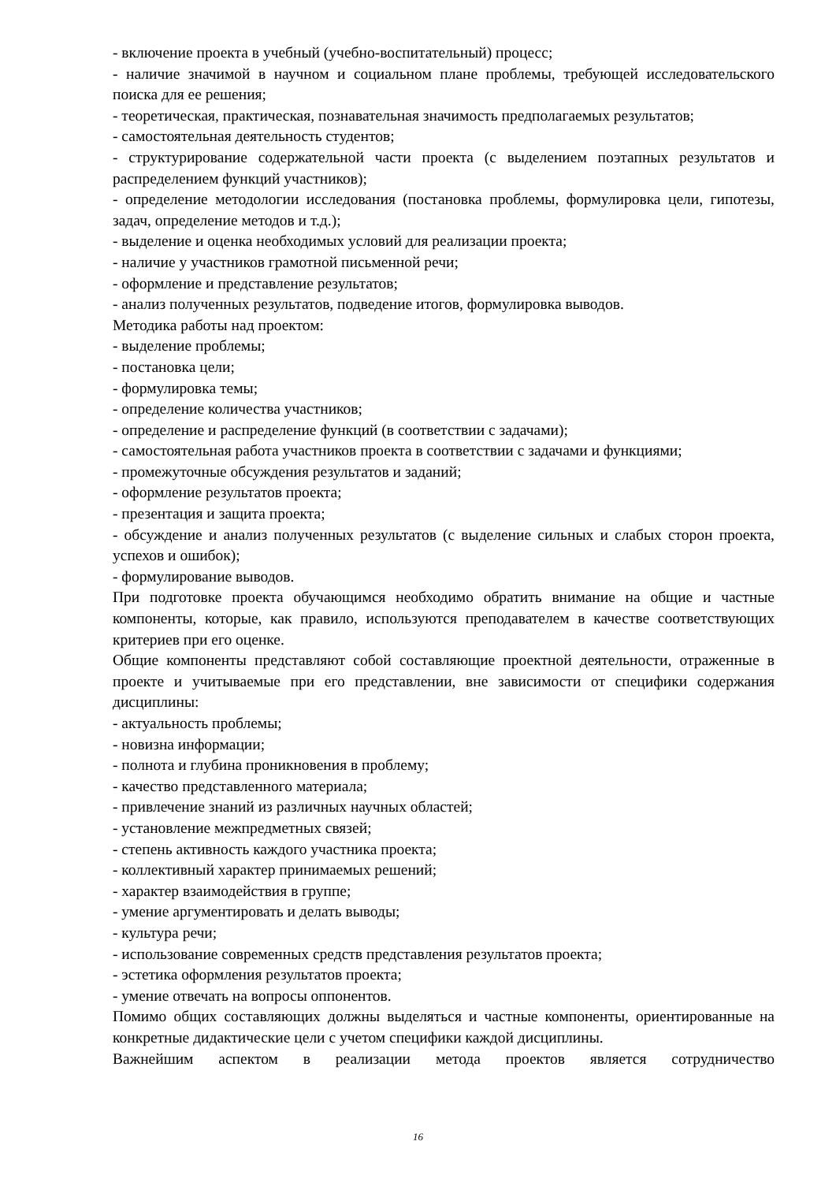- включение проекта в учебный (учебно-воспитательный) процесс;
- наличие значимой в научном и социальном плане проблемы, требующей исследовательского поиска для ее решения;
- теоретическая, практическая, познавательная значимость предполагаемых результатов;
- самостоятельная деятельность студентов;
- структурирование содержательной части проекта (с выделением поэтапных результатов и распределением функций участников);
- определение методологии исследования (постановка проблемы, формулировка цели, гипотезы, задач, определение методов и т.д.);
- выделение и оценка необходимых условий для реализации проекта;
- наличие у участников грамотной письменной речи;
- оформление и представление результатов;
- анализ полученных результатов, подведение итогов, формулировка выводов.
Методика работы над проектом:
- выделение проблемы;
- постановка цели;
- формулировка темы;
- определение количества участников;
- определение и распределение функций (в соответствии с задачами);
- самостоятельная работа участников проекта в соответствии с задачами и функциями;
- промежуточные обсуждения результатов и заданий;
- оформление результатов проекта;
- презентация и защита проекта;
- обсуждение и анализ полученных результатов (с выделение сильных и слабых сторон проекта, успехов и ошибок);
- формулирование выводов.
При подготовке проекта обучающимся необходимо обратить внимание на общие и частные компоненты, которые, как правило, используются преподавателем в качестве соответствующих критериев при его оценке.
Общие компоненты представляют собой составляющие проектной деятельности, отраженные в проекте и учитываемые при его представлении, вне зависимости от специфики содержания дисциплины:
- актуальность проблемы;
- новизна информации;
- полнота и глубина проникновения в проблему;
- качество представленного материала;
- привлечение знаний из различных научных областей;
- установление межпредметных связей;
- степень активность каждого участника проекта;
- коллективный характер принимаемых решений;
- характер взаимодействия в группе;
- умение аргументировать и делать выводы;
- культура речи;
- использование современных средств представления результатов проекта;
- эстетика оформления результатов проекта;
- умение отвечать на вопросы оппонентов.
Помимо общих составляющих должны выделяться и частные компоненты, ориентированные на конкретные дидактические цели с учетом специфики каждой дисциплины.
Важнейшим аспектом в реализации метода проектов является сотрудничество
16